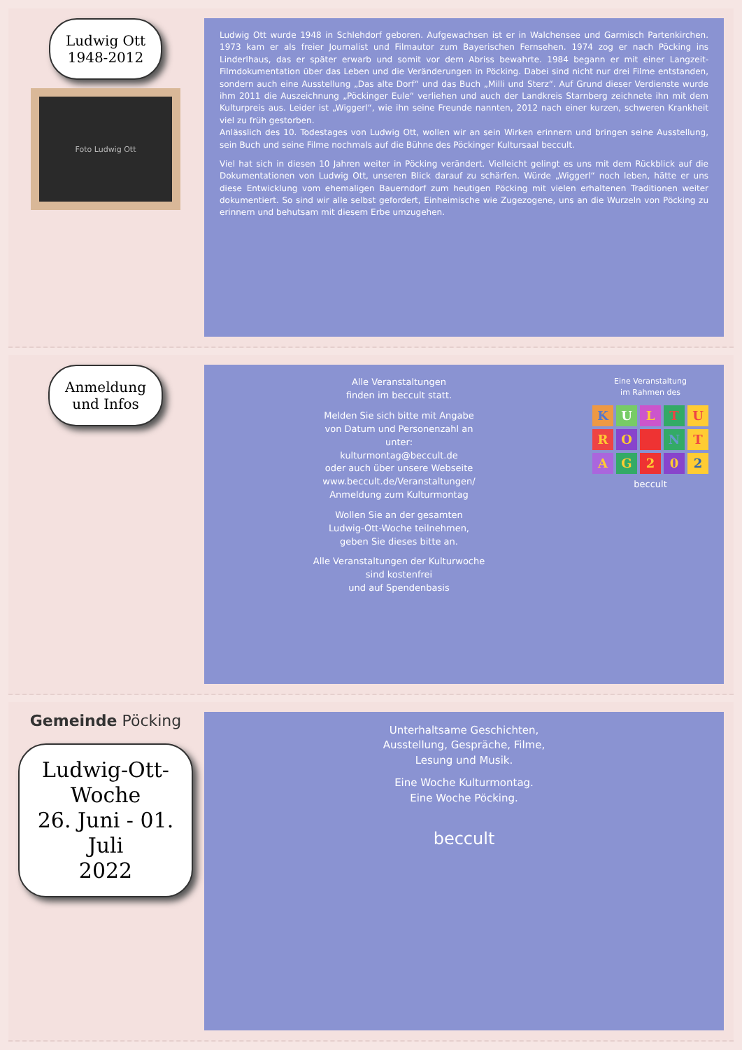Ludwig Ott
1948-2012
Foto Ludwig Ott
Ludwig Ott wurde 1948 in Schlehdorf geboren. Aufgewachsen ist er in Walchensee und Garmisch Partenkirchen. 1973 kam er als freier Journalist und Filmautor zum Bayerischen Fernsehen. 1974 zog er nach Pöcking ins Linderlhaus, das er später erwarb und somit vor dem Abriss bewahrte. 1984 begann er mit einer Langzeit-Filmdokumentation über das Leben und die Veränderungen in Pöcking. Dabei sind nicht nur drei Filme entstanden, sondern auch eine Ausstellung „Das alte Dorf“ und das Buch „Milli und Sterz“. Auf Grund dieser Verdienste wurde ihm 2011 die Auszeichnung „Pöckinger Eule“ verliehen und auch der Landkreis Starnberg zeichnete ihn mit dem Kulturpreis aus. Leider ist „Wiggerl“, wie ihn seine Freunde nannten, 2012 nach einer kurzen, schweren Krankheit viel zu früh gestorben.
Anlässlich des 10. Todestages von Ludwig Ott, wollen wir an sein Wirken erinnern und bringen seine Ausstellung, sein Buch und seine Filme nochmals auf die Bühne des Pöckinger Kultursaal beccult.
Viel hat sich in diesen 10 Jahren weiter in Pöcking verändert. Vielleicht gelingt es uns mit dem Rückblick auf die Dokumentationen von Ludwig Ott, unseren Blick darauf zu schärfen. Würde „Wiggerl“ noch leben, hätte er uns diese Entwicklung vom ehemaligen Bauerndorf zum heutigen Pöcking mit vielen erhaltenen Traditionen weiter dokumentiert. So sind wir alle selbst gefordert, Einheimische wie Zugezogene, uns an die Wurzeln von Pöcking zu erinnern und behutsam mit diesem Erbe umzugehen.
Anmeldung
und Infos
Alle Veranstaltungen
finden im beccult statt.
Melden Sie sich bitte mit Angabe
von Datum und Personenzahl an
unter:
kulturmontag@beccult.de
oder auch über unsere Webseite
www.beccult.de/Veranstaltungen/
Anmeldung zum Kulturmontag
Wollen Sie an der gesamten
Ludwig-Ott-Woche teilnehmen,
geben Sie dieses bitte an.
Alle Veranstaltungen der Kulturwoche
sind kostenfrei
und auf Spendenbasis
Eine Veranstaltung
im Rahmen des
KULTU RO NT AG 202
beccult
Gemeinde Pöcking
Ludwig-Ott-
Woche
26. Juni - 01. Juli
2022
Unterhaltsame Geschichten,
Ausstellung, Gespräche, Filme,
Lesung und Musik.
Eine Woche Kulturmontag.
Eine Woche Pöcking.
beccult